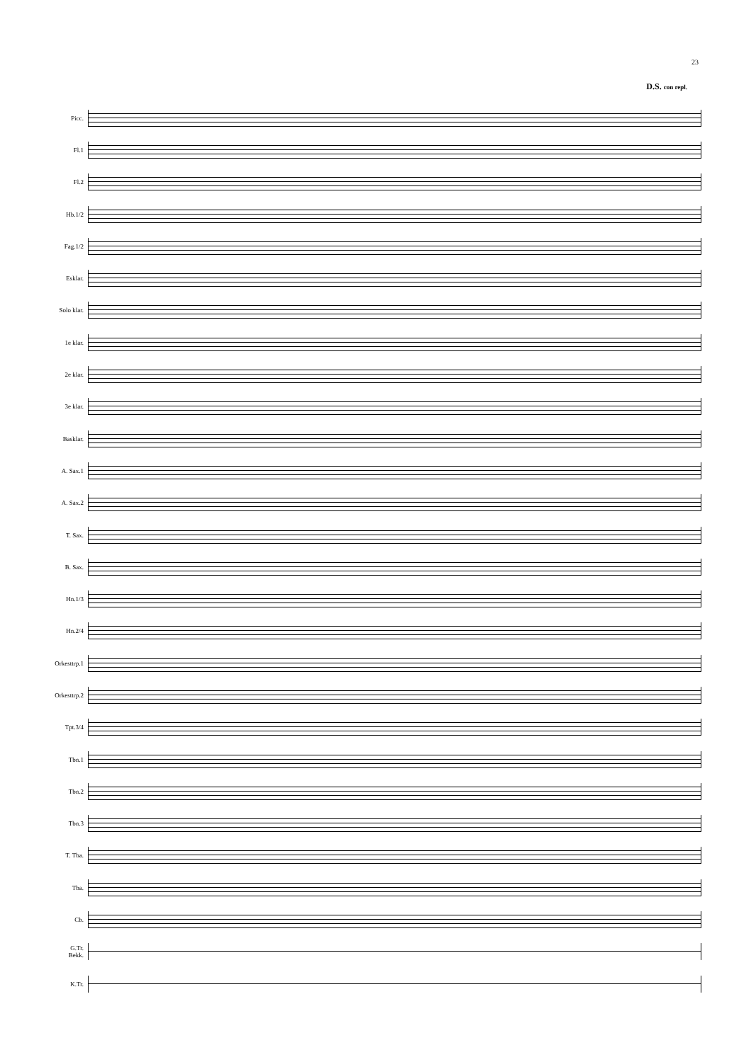23
D.S. con repl.
Picc.
Fl.1
Fl.2
Hb.1/2
Fag.1/2
Esklar.
Solo klar.
1e klar.
2e klar.
3e klar.
Basklar.
A. Sax.1
A. Sax.2
T. Sax.
B. Sax.
Hn.1/3
Hn.2/4
Orkesttrp.1
Orkesttrp.2
Tpt.3/4
Tbn.1
Tbn.2
Tbn.3
T. Tba.
Tba.
Cb.
G.Tr.
Bekk.
K.Tr.